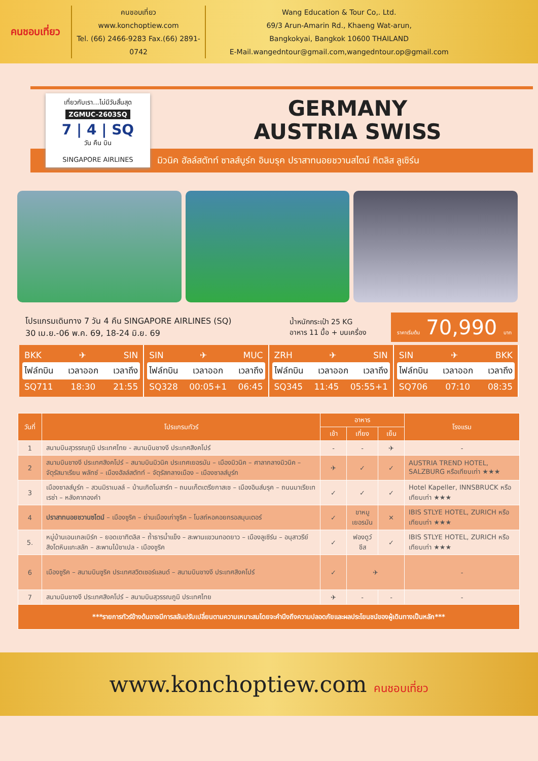คนชอบเที่ยว
คนชอบเที่ยว
www.konchoptiew.com
Tel. (66) 2466-9283 Fax.(66) 2891-0742
Wang Education & Tour Co,. Ltd.
69/3 Arun-Amarin Rd., Khaeng Wat-arun,
Bangkokyai, Bangkok 10600 THAILAND
E-Mail.wangedntour@gmail.com,wangedntour.op@gmail.com
เที่ยวกับเรา...ไม่มีวันสิ้นสุด
ZGMUC-2603SQ
7 | 4 | SQ
วัน คืน บิน
SINGAPORE AIRLINES
GERMANY
AUSTRIA SWISS
มิวนิค ฮัลล์สตัทท์ ซาลส์บูร์ก อินบรุค ปราสาทนอยชวานสไตน์ ทิตลิส ลูเซิร์น
โปรแกรมเดินทาง 7 วัน 4 คืน SINGAPORE AIRLINES (SQ)
30 เม.ย.-06 พ.ค. 69, 18-24 มิ.ย. 69
น้ำหนักกระเป๋า 25 KG
อาหาร 11 มื้อ + บนเครื่อง
ราคาเริ่มต้น 70,990 บาท
BKK ✈ SIN
ไฟล์ทบิน เวลาออก เวลาถึง
SQ711 18:30 21:55
SIN ✈ MUC
ไฟล์ทบิน เวลาออก เวลาถึง
SQ328 00:05+1 06:45
ZRH ✈ SIN
ไฟล์ทบิน เวลาออก เวลาถึง
SQ345 11:45 05:55+1
SIN ✈ BKK
ไฟล์ทบิน เวลาออก เวลาถึง
SQ706 07:10 08:35
| วันที่ | โปรแกรมทัวร์ | อาหาร | | | โรงแรม |
| --- | --- | --- | --- | --- | --- |
| | | เช้า | เที่ยง | เย็น | |
| 1 | สนามบินสุวรรณภูมิ ประเทศไทย - สนามบินชางงี ประเทศสิงคโปร์ | - | - | ✈ | - |
| 2 | สนามบินชางงี ประเทศสิงคโปร์ – สนามบินมิวนิค ประเทศเยอรมัน – เมืองมิวนิค – ศาลากลางมิวนิค – จัตุรัสมาเรียน พลัทซ์ – เมืองฮัลล์สตัทท์ – จัตุรัสกลางเมือง – เมืองซาลส์บูร์ก | ✈ | ✓ | ✓ | AUSTRIA TREND HOTEL, SALZBURG หรือเทียบเท่า ★★★ |
| 3 | เมืองซาลส์บูร์ก – สวนมิราเบลล์ – บ้านเกิดโมสาร์ท – ถนนเก็ตเตรียกาสเซ – เมืองอินส์บรุค – ถนนมาเรียเทเรซ่า – หลังคาทองคำ | ✓ | ✓ | ✓ | Hotel Kapeller, INNSBRUCK หรือเทียบเท่า ★★★ |
| 4 | ปราสาทนอยชวานซไตน์ – เมืองซูริค – ย่านเมืองเก่าซูริค – โบสถ์หอคอยกรอสมุนเตอร์ | ✓ | ขาหมูเยอรมัน | ✕ | IBIS STLYE HOTEL, ZURICH หรือเทียบเท่า ★★★ |
| 5. | หมู่บ้านเอนเกลเบิร์ก – ยอดเขาทิตลิส – ถ้ำธารน้ำแข็ง – สะพานแขวนทอดยาว – เมืองลูเซิร์น – อนุสาวรีย์สิงโตหินแกะสลัก – สะพานไม้ชาเปล - เมืองซูริค | ✓ | ฟองดูว์ชีส | ✓ | IBIS STLYE HOTEL, ZURICH หรือเทียบเท่า ★★★ |
| 6 | เมืองซูริค – สนามบินซูริค ประเทศสวิตเซอร์แลนด์ – สนามบินชางงี ประเทศสิงคโปร์ | ✓ | ✈ | | - |
| 7 | สนามบินชางงี ประเทศสิงคโปร์ – สนามบินสุวรรณภูมิ ประเทศไทย | ✈ | - | - | - |
| ***รายการทัวร์ข้างต้นอาจมีการสลับปรับเปลี่ยนตามความเหมาะสมโดยจะคำนึงถึงความปลอดภัยและผลประโยนชน์ของผู้เดินทางเป็นหลัก*** | | | | | |
www.konchoptiew.com คนชอบเที่ยว